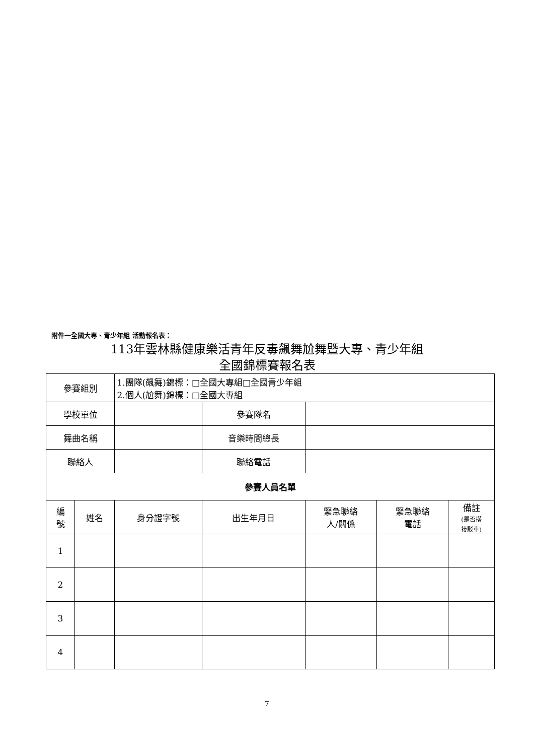附件一全國大專、青少年組 活動報名表：
113年雲林縣健康樂活青年反毒飆舞尬舞暨大專、青少年組
全國錦標賽報名表
| 參賽組別 | | 1.團隊(飆舞)錦標：□全國大專組□全國青少年組 2.個人(尬舞)錦標：□全國大專組 | | | | | |
| 學校單位 | | | | 參賽隊名 | | | |
| 舞曲名稱 | | | | 音樂時間總長 | | | |
| 聯絡人 | | | | 聯絡電話 | | | |
| 參賽人員名單 | | | | | | | |
| 編 號 | 姓名 | | 身分證字號 | 出生年月日 | 緊急聯絡 人/關係 | 緊急聯絡 電話 | 備註 (是否搭 接駁車) |
| 1 | | | | | | | |
| 2 | | | | | | | |
| 3 | | | | | | | |
| 4 | | | | | | | |
7